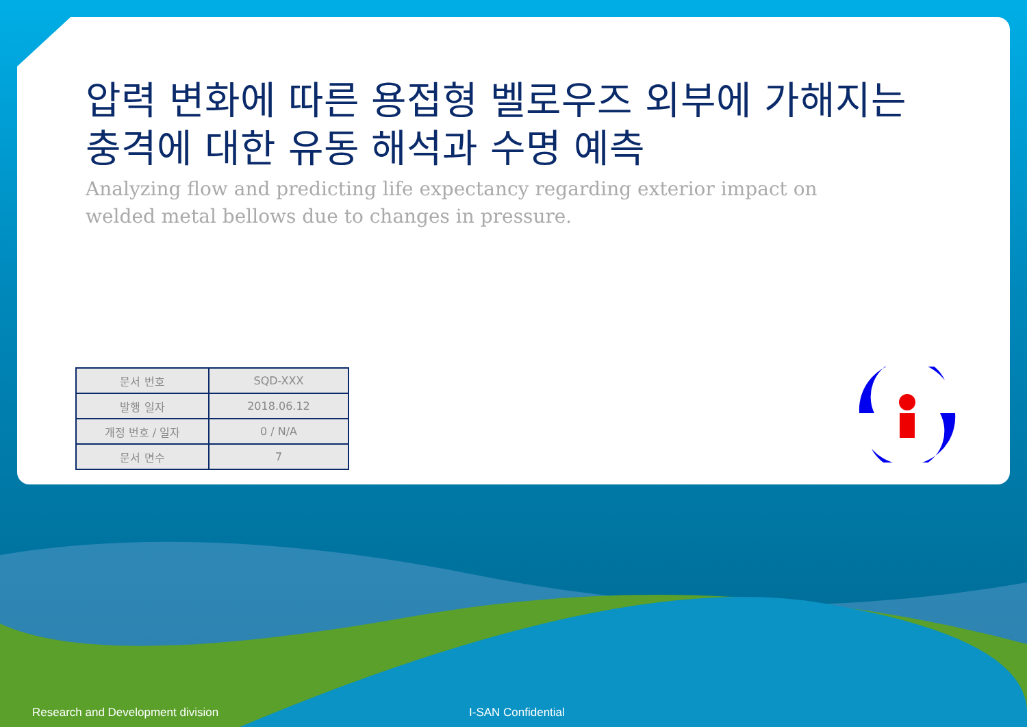압력 변화에 따른 용접형 벨로우즈 외부에 가해지는
충격에 대한 유동 해석과 수명 예측
Analyzing flow and predicting life expectancy regarding exterior impact on
welded metal bellows due to changes in pressure.
| 문서 번호 | SQD-XXX |
| 발행 일자 | 2018.06.12 |
| 개정 번호 / 일자 | 0 / N/A |
| 문서 면수 | 7 |
Research and Development division
I-SAN Confidential